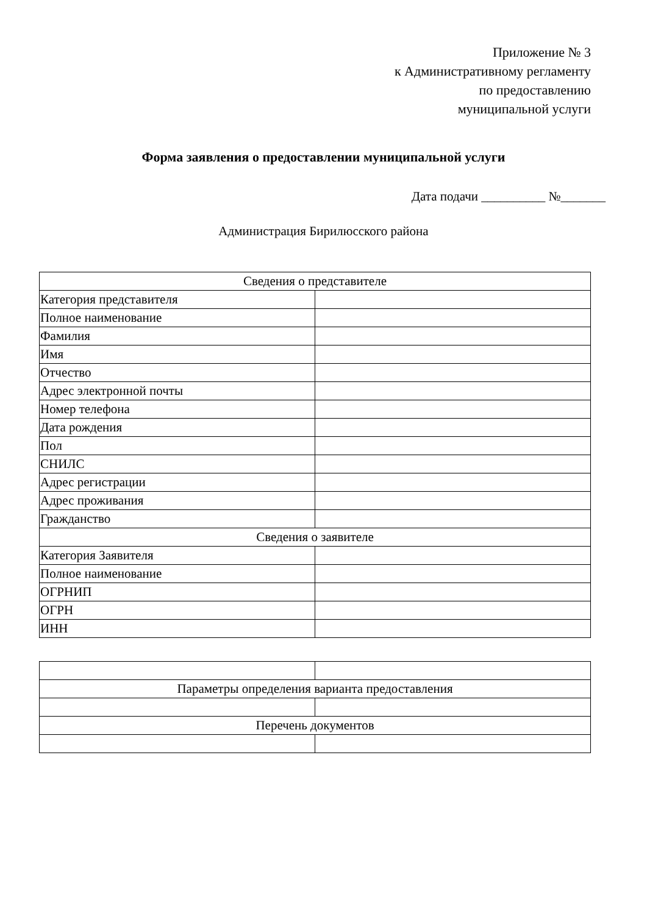Приложение № 3
к Административному регламенту
по предоставлению
муниципальной услуги
Форма заявления о предоставлении муниципальной услуги
Дата подачи __________ №_______
Администрация Бирилюсского района
| Сведения о представителе | |
| Категория представителя | |
| Полное наименование | |
| Фамилия | |
| Имя | |
| Отчество | |
| Адрес электронной почты | |
| Номер телефона | |
| Дата рождения | |
| Пол | |
| СНИЛС | |
| Адрес регистрации | |
| Адрес проживания | |
| Гражданство | |
| Сведения о заявителе | |
| Категория Заявителя | |
| Полное наименование | |
| ОГРНИП | |
| ОГРН | |
| ИНН | |
| Параметры определения варианта предоставления | |
| Перечень документов | |